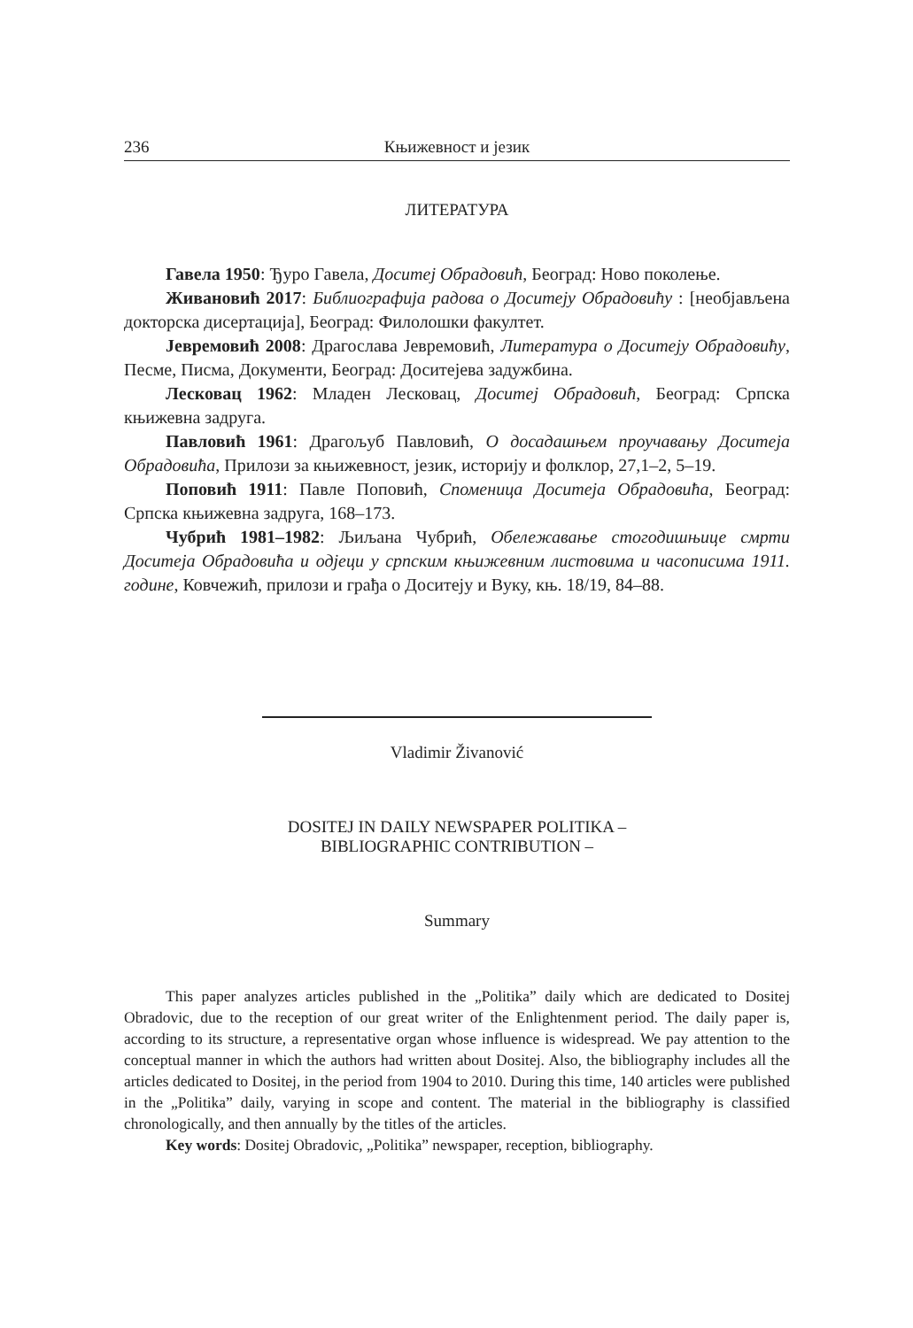236 Књижевност и језик
ЛИТЕРАТУРА
Гавела 1950: Ђуро Гавела, Доситеј Обрадовић, Београд: Ново поколење.
Живановић 2017: Библиографија радова о Доситеју Обрадовићу : [необјављена докторска дисертација], Београд: Филолошки факултет.
Јевремовић 2008: Драгослава Јевремовић, Литература о Доситеју Обрадовићу, Песме, Писма, Документи, Београд: Доситејева задужбина.
Лесковац 1962: Младен Лесковац, Доситеј Обрадовић, Београд: Српска књижевна задруга.
Павловић 1961: Драгољуб Павловић, О досадашњем проучавању Доситеја Обрадовића, Прилози за књижевност, језик, историју и фолклор, 27,1–2, 5–19.
Поповић 1911: Павле Поповић, Споменица Доситеја Обрадовића, Београд: Српска књижевна задруга, 168–173.
Чубрић 1981–1982: Љиљана Чубрић, Обележавање стогодишњице смрти Доситеја Обрадовића и одјеци у српским књижевним листовима и часописима 1911. године, Ковчежић, прилози и грађа о Доситеју и Вуку, књ. 18/19, 84–88.
Vladimir Živanović
DOSITEJ IN DAILY NEWSPAPER POLITIKA –
BIBLIOGRAPHIC CONTRIBUTION –
Summary
This paper analyzes articles published in the „Politika” daily which are dedicated to Dositej Obradovic, due to the reception of our great writer of the Enlightenment period. The daily paper is, according to its structure, a representative organ whose influence is widespread. We pay attention to the conceptual manner in which the authors had written about Dositej. Also, the bibliography includes all the articles dedicated to Dositej, in the period from 1904 to 2010. During this time, 140 articles were published in the „Politika” daily, varying in scope and content. The material in the bibliography is classified chronologically, and then annually by the titles of the articles.
Key words: Dositej Obradovic, „Politika” newspaper, reception, bibliography.